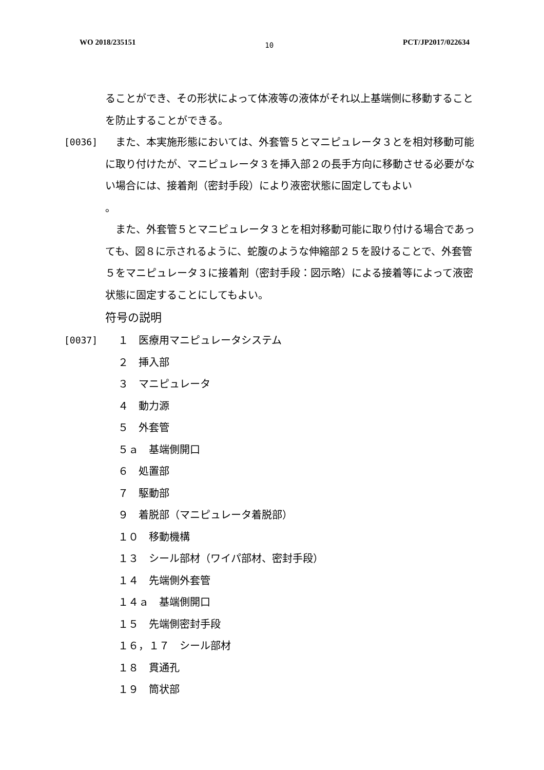WO 2018/235151 10 PCT/JP2017/022634
ることができ、その形状によって体液等の液体がそれ以上基端側に移動することを防止することができる。
[0036]　また、本実施形態においては、外套管５とマニピュレータ３とを相対移動可能に取り付けたが、マニピュレータ３を挿入部２の長手方向に移動させる必要がない場合には、接着剤（密封手段）により液密状態に固定してもよい
。
　また、外套管５とマニピュレータ３とを相対移動可能に取り付ける場合であっても、図８に示されるように、蛇腹のような伸縮部２５を設けることで、外套管５をマニピュレータ３に接着剤（密封手段：図示略）による接着等によって液密状態に固定することにしてもよい。
符号の説明
[0037] １　医療用マニピュレータシステム
２　挿入部
３　マニピュレータ
４　動力源
５　外套管
５ａ　基端側開口
６　処置部
７　駆動部
９　着脱部（マニピュレータ着脱部）
１０　移動機構
１３　シール部材（ワイパ部材、密封手段）
１４　先端側外套管
１４ａ　基端側開口
１５　先端側密封手段
１６，１７　シール部材
１８　貫通孔
１９　筒状部